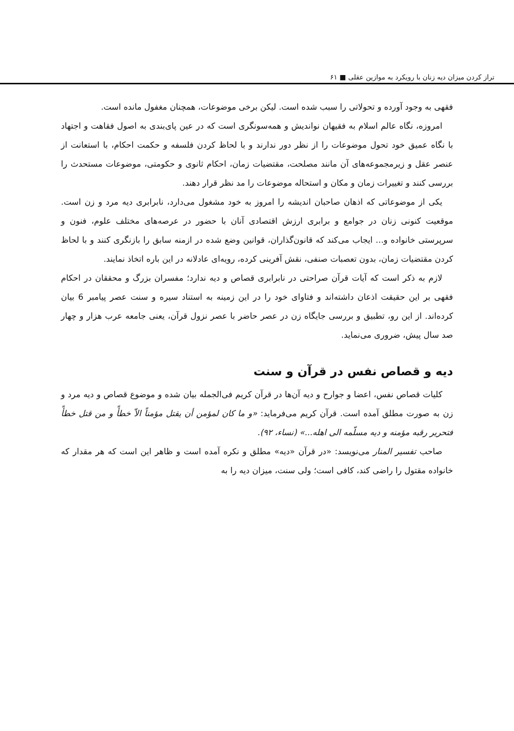تراز کردن میزان دیه زنان با رویکرد به موازین عقلی ■ ۶۱
فقهی به وجود آورده و تحولاتی را سبب شده است. لیکن برخی موضوعات، همچنان مغفول مانده است.
امروزه، نگاه عالم اسلام به فقیهان نواندیش و همه‌سونگری است که در عین پای‌بندی به اصول فقاهت و اجتهاد با نگاه عمیق خود تحول موضوعات را از نظر دور ندارند و با لحاظ کردن فلسفه و حکمت احکام، با استعانت از عنصر عقل و زیرمجموعه‌های آن مانند مصلحت، مقتضیات زمان، احکام ثانوی و حکومتی، موضوعات مستحدث را بررسی کنند و تغییرات زمان و مکان و استحاله موضوعات را مد نظر قرار دهند.
یکی از موضوعاتی که اذهان صاحبان اندیشه را امروز به خود مشغول می‌دارد، نابرابری دیه مرد و زن است. موقعیت کنونی زنان در جوامع و برابری ارزش اقتصادی آنان با حضور در عرصه‌های مختلف علوم، فنون و سرپرستی خانواده و... ایجاب می‌کند که قانون‌گذاران، قوانین وضع شده در ازمنه سابق را بازنگری کنند و با لحاظ کردن مقتضیات زمان، بدون تعصبات صنفی، نقش آفرینی کرده، رویه‌ای عادلانه در این باره اتخاذ نمایند.
لازم به ذکر است که آیات قرآن صراحتی در نابرابری قصاص و دیه ندارد؛ مفسران بزرگ و محققان در احکام فقهی بر این حقیقت اذعان داشته‌اند و فتاوای خود را در این زمینه به استناد سیره و سنت عصر پیامبر 6 بیان کرده‌اند. از این رو، تطبیق و بررسی جایگاه زن در عصر حاضر با عصر نزول قرآن، یعنی جامعه عرب هزار و چهار صد سال پیش، ضروری می‌نماید.
دیه و قصاص نفس در قرآن و سنت
کلیات قصاص نفس، اعضا و جوارح و دیه آن‌ها در قرآن کریم فی‌الجمله بیان شده و موضوع قصاص و دیه مرد و زن به صورت مطلق آمده است. قرآن کریم می‌فرماید: «و ما کان لمؤمن أن یقتل مؤمناً الاّ خطأً و من قتل خطأً فتحریر رقبه مؤمنه و دیه مسلّمه الی اهله...» (نساء، ۹۲).
صاحب تفسیر المنار می‌نویسد: «در قرآن «دیه» مطلق و نکره آمده است و ظاهر این است که هر مقدار که خانواده مقتول را راضی کند، کافی است؛ ولی سنت، میزان دیه را به